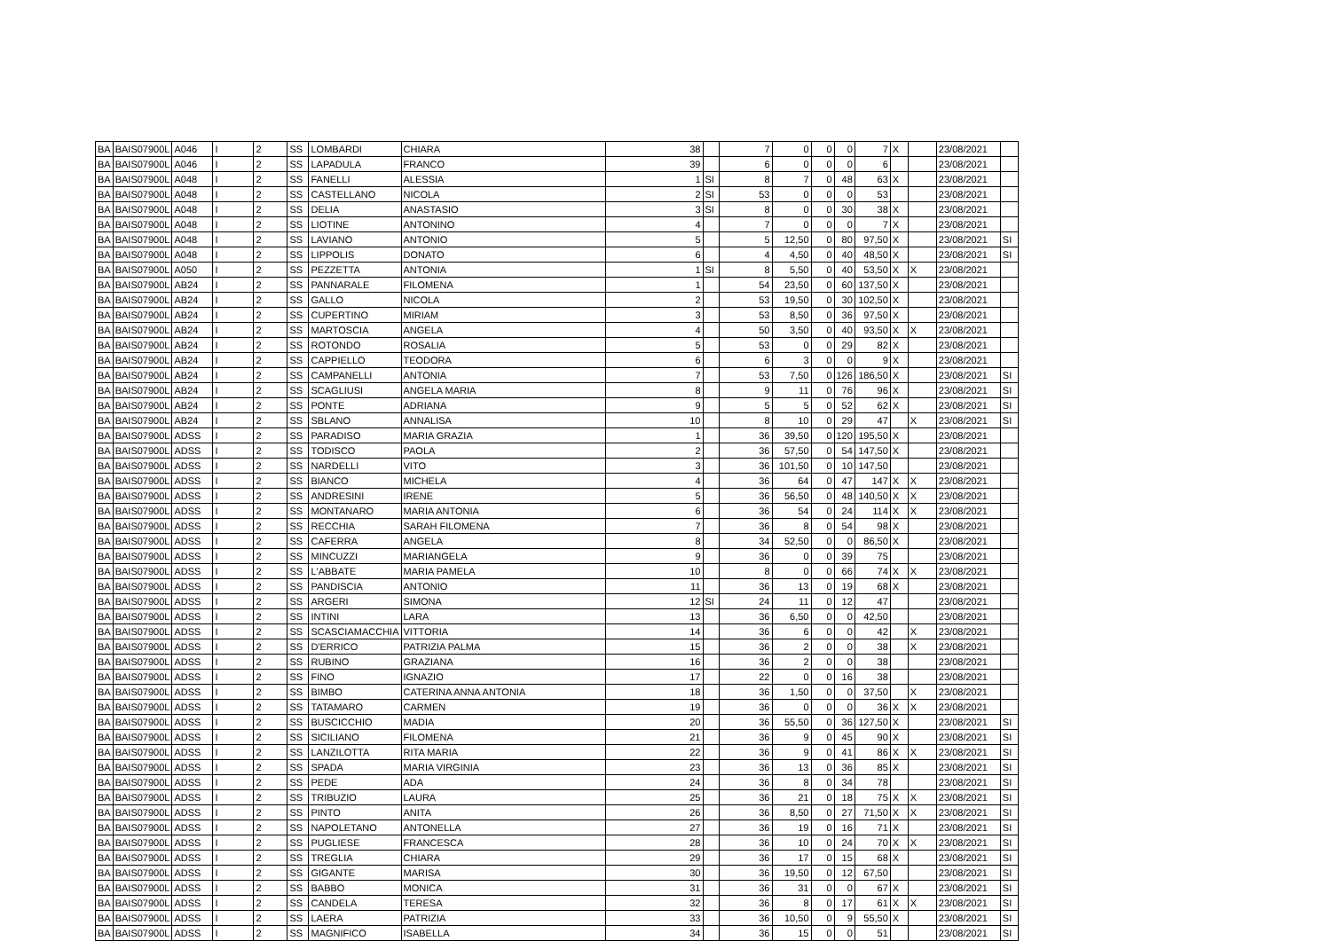| BA | BAIS07900L | A046 | I | 2 | SS | LOMBARDI | CHIARA | 38 | | 7 | 0 | 0 | 0 | 7 | X | | 23/08/2021 | |
| BA | BAIS07900L | A046 | I | 2 | SS | LAPADULA | FRANCO | 39 | | 6 | 0 | 0 | 0 | 6 | | | 23/08/2021 | |
| BA | BAIS07900L | A048 | I | 2 | SS | FANELLI | ALESSIA | 1 | SI | 8 | 7 | 0 | 48 | 63 | X | | 23/08/2021 | |
| BA | BAIS07900L | A048 | I | 2 | SS | CASTELLANO | NICOLA | 2 | SI | 53 | 0 | 0 | 0 | 53 | | | 23/08/2021 | |
| BA | BAIS07900L | A048 | I | 2 | SS | DELIA | ANASTASIO | 3 | SI | 8 | 0 | 0 | 30 | 38 | X | | 23/08/2021 | |
| BA | BAIS07900L | A048 | I | 2 | SS | LIOTINE | ANTONINO | 4 | | 7 | 0 | 0 | 0 | 7 | X | | 23/08/2021 | |
| BA | BAIS07900L | A048 | I | 2 | SS | LAVIANO | ANTONIO | 5 | | 5 | 12,50 | 0 | 80 | 97,50 | X | | 23/08/2021 | SI |
| BA | BAIS07900L | A048 | I | 2 | SS | LIPPOLIS | DONATO | 6 | | 4 | 4,50 | 0 | 40 | 48,50 | X | | 23/08/2021 | SI |
| BA | BAIS07900L | A050 | I | 2 | SS | PEZZETTA | ANTONIA | 1 | SI | 8 | 5,50 | 0 | 40 | 53,50 | X | X | 23/08/2021 | |
| BA | BAIS07900L | AB24 | I | 2 | SS | PANNARALE | FILOMENA | 1 | | 54 | 23,50 | 0 | 60 | 137,50 | X | | 23/08/2021 | |
| BA | BAIS07900L | AB24 | I | 2 | SS | GALLO | NICOLA | 2 | | 53 | 19,50 | 0 | 30 | 102,50 | X | | 23/08/2021 | |
| BA | BAIS07900L | AB24 | I | 2 | SS | CUPERTINO | MIRIAM | 3 | | 53 | 8,50 | 0 | 36 | 97,50 | X | | 23/08/2021 | |
| BA | BAIS07900L | AB24 | I | 2 | SS | MARTOSCIA | ANGELA | 4 | | 50 | 3,50 | 0 | 40 | 93,50 | X | X | 23/08/2021 | |
| BA | BAIS07900L | AB24 | I | 2 | SS | ROTONDO | ROSALIA | 5 | | 53 | 0 | 0 | 29 | 82 | X | | 23/08/2021 | |
| BA | BAIS07900L | AB24 | I | 2 | SS | CAPPIELLO | TEODORA | 6 | | 6 | 3 | 0 | 0 | 9 | X | | 23/08/2021 | |
| BA | BAIS07900L | AB24 | I | 2 | SS | CAMPANELLI | ANTONIA | 7 | | 53 | 7,50 | 0 | 126 | 186,50 | X | | 23/08/2021 | SI |
| BA | BAIS07900L | AB24 | I | 2 | SS | SCAGLIUSI | ANGELA MARIA | 8 | | 9 | 11 | 0 | 76 | 96 | X | | 23/08/2021 | SI |
| BA | BAIS07900L | AB24 | I | 2 | SS | PONTE | ADRIANA | 9 | | 5 | 5 | 0 | 52 | 62 | X | | 23/08/2021 | SI |
| BA | BAIS07900L | AB24 | I | 2 | SS | SBLANO | ANNALISA | 10 | | 8 | 10 | 0 | 29 | 47 | | X | 23/08/2021 | SI |
| BA | BAIS07900L | ADSS | I | 2 | SS | PARADISO | MARIA GRAZIA | 1 | | 36 | 39,50 | 0 | 120 | 195,50 | X | | 23/08/2021 | |
| BA | BAIS07900L | ADSS | I | 2 | SS | TODISCO | PAOLA | 2 | | 36 | 57,50 | 0 | 54 | 147,50 | X | | 23/08/2021 | |
| BA | BAIS07900L | ADSS | I | 2 | SS | NARDELLI | VITO | 3 | | 36 | 101,50 | 0 | 10 | 147,50 | | | 23/08/2021 | |
| BA | BAIS07900L | ADSS | I | 2 | SS | BIANCO | MICHELA | 4 | | 36 | 64 | 0 | 47 | 147 | X | X | 23/08/2021 | |
| BA | BAIS07900L | ADSS | I | 2 | SS | ANDRESINI | IRENE | 5 | | 36 | 56,50 | 0 | 48 | 140,50 | X | X | 23/08/2021 | |
| BA | BAIS07900L | ADSS | I | 2 | SS | MONTANARO | MARIA ANTONIA | 6 | | 36 | 54 | 0 | 24 | 114 | X | X | 23/08/2021 | |
| BA | BAIS07900L | ADSS | I | 2 | SS | RECCHIA | SARAH FILOMENA | 7 | | 36 | 8 | 0 | 54 | 98 | X | | 23/08/2021 | |
| BA | BAIS07900L | ADSS | I | 2 | SS | CAFERRA | ANGELA | 8 | | 34 | 52,50 | 0 | 0 | 86,50 | X | | 23/08/2021 | |
| BA | BAIS07900L | ADSS | I | 2 | SS | MINCUZZI | MARIANGELA | 9 | | 36 | 0 | 0 | 39 | 75 | | | 23/08/2021 | |
| BA | BAIS07900L | ADSS | I | 2 | SS | L'ABBATE | MARIA PAMELA | 10 | | 8 | 0 | 0 | 66 | 74 | X | X | 23/08/2021 | |
| BA | BAIS07900L | ADSS | I | 2 | SS | PANDISCIA | ANTONIO | 11 | | 36 | 13 | 0 | 19 | 68 | X | | 23/08/2021 | |
| BA | BAIS07900L | ADSS | I | 2 | SS | ARGERI | SIMONA | 12 | SI | 24 | 11 | 0 | 12 | 47 | | | 23/08/2021 | |
| BA | BAIS07900L | ADSS | I | 2 | SS | INTINI | LARA | 13 | | 36 | 6,50 | 0 | 0 | 42,50 | | | 23/08/2021 | |
| BA | BAIS07900L | ADSS | I | 2 | SS | SCASCIAMACCHIA | VITTORIA | 14 | | 36 | 6 | 0 | 0 | 42 | | X | 23/08/2021 | |
| BA | BAIS07900L | ADSS | I | 2 | SS | D'ERRICO | PATRIZIA PALMA | 15 | | 36 | 2 | 0 | 0 | 38 | | X | 23/08/2021 | |
| BA | BAIS07900L | ADSS | I | 2 | SS | RUBINO | GRAZIANA | 16 | | 36 | 2 | 0 | 0 | 38 | | | 23/08/2021 | |
| BA | BAIS07900L | ADSS | I | 2 | SS | FINO | IGNAZIO | 17 | | 22 | 0 | 0 | 16 | 38 | | | 23/08/2021 | |
| BA | BAIS07900L | ADSS | I | 2 | SS | BIMBO | CATERINA ANNA ANTONIA | 18 | | 36 | 1,50 | 0 | 0 | 37,50 | | X | 23/08/2021 | |
| BA | BAIS07900L | ADSS | I | 2 | SS | TATAMARO | CARMEN | 19 | | 36 | 0 | 0 | 0 | 36 | X | X | 23/08/2021 | |
| BA | BAIS07900L | ADSS | I | 2 | SS | BUSCICCHIO | MADIA | 20 | | 36 | 55,50 | 0 | 36 | 127,50 | X | | 23/08/2021 | SI |
| BA | BAIS07900L | ADSS | I | 2 | SS | SICILIANO | FILOMENA | 21 | | 36 | 9 | 0 | 45 | 90 | X | | 23/08/2021 | SI |
| BA | BAIS07900L | ADSS | I | 2 | SS | LANZILOTTA | RITA MARIA | 22 | | 36 | 9 | 0 | 41 | 86 | X | X | 23/08/2021 | SI |
| BA | BAIS07900L | ADSS | I | 2 | SS | SPADA | MARIA VIRGINIA | 23 | | 36 | 13 | 0 | 36 | 85 | X | | 23/08/2021 | SI |
| BA | BAIS07900L | ADSS | I | 2 | SS | PEDE | ADA | 24 | | 36 | 8 | 0 | 34 | 78 | | | 23/08/2021 | SI |
| BA | BAIS07900L | ADSS | I | 2 | SS | TRIBUZIO | LAURA | 25 | | 36 | 21 | 0 | 18 | 75 | X | X | 23/08/2021 | SI |
| BA | BAIS07900L | ADSS | I | 2 | SS | PINTO | ANITA | 26 | | 36 | 8,50 | 0 | 27 | 71,50 | X | X | 23/08/2021 | SI |
| BA | BAIS07900L | ADSS | I | 2 | SS | NAPOLETANO | ANTONELLA | 27 | | 36 | 19 | 0 | 16 | 71 | X | | 23/08/2021 | SI |
| BA | BAIS07900L | ADSS | I | 2 | SS | PUGLIESE | FRANCESCA | 28 | | 36 | 10 | 0 | 24 | 70 | X | X | 23/08/2021 | SI |
| BA | BAIS07900L | ADSS | I | 2 | SS | TREGLIA | CHIARA | 29 | | 36 | 17 | 0 | 15 | 68 | X | | 23/08/2021 | SI |
| BA | BAIS07900L | ADSS | I | 2 | SS | GIGANTE | MARISA | 30 | | 36 | 19,50 | 0 | 12 | 67,50 | | | 23/08/2021 | SI |
| BA | BAIS07900L | ADSS | I | 2 | SS | BABBO | MONICA | 31 | | 36 | 31 | 0 | 0 | 67 | X | | 23/08/2021 | SI |
| BA | BAIS07900L | ADSS | I | 2 | SS | CANDELA | TERESA | 32 | | 36 | 8 | 0 | 17 | 61 | X | X | 23/08/2021 | SI |
| BA | BAIS07900L | ADSS | I | 2 | SS | LAERA | PATRIZIA | 33 | | 36 | 10,50 | 0 | 9 | 55,50 | X | | 23/08/2021 | SI |
| BA | BAIS07900L | ADSS | I | 2 | SS | MAGNIFICO | ISABELLA | 34 | | 36 | 15 | 0 | 0 | 51 | | | 23/08/2021 | SI |